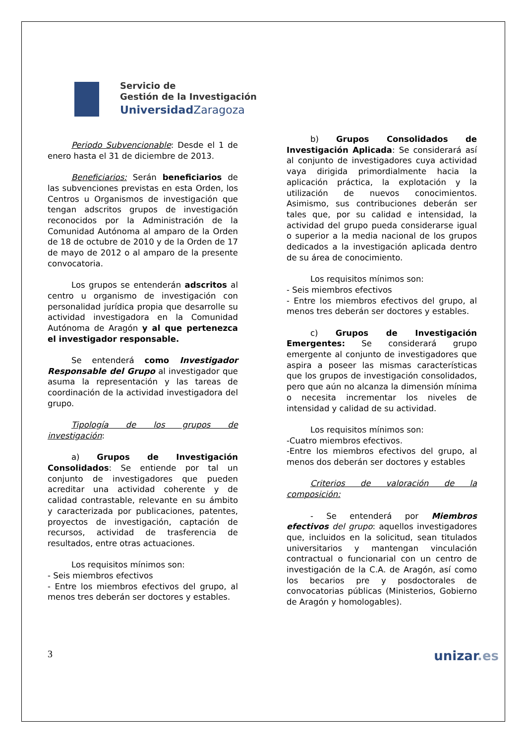Servicio de
Gestión de la Investigación
Universidad Zaragoza
Periodo Subvencionable: Desde el 1 de enero hasta el 31 de diciembre de 2013.
Beneficiarios: Serán beneficiarios de las subvenciones previstas en esta Orden, los Centros u Organismos de investigación que tengan adscritos grupos de investigación reconocidos por la Administración de la Comunidad Autónoma al amparo de la Orden de 18 de octubre de 2010 y de la Orden de 17 de mayo de 2012 o al amparo de la presente convocatoria.
Los grupos se entenderán adscritos al centro u organismo de investigación con personalidad jurídica propia que desarrolle su actividad investigadora en la Comunidad Autónoma de Aragón y al que pertenezca el investigador responsable.
Se entenderá como Investigador Responsable del Grupo al investigador que asuma la representación y las tareas de coordinación de la actividad investigadora del grupo.
Tipología de los grupos de investigación:
a) Grupos de Investigación Consolidados: Se entiende por tal un conjunto de investigadores que pueden acreditar una actividad coherente y de calidad contrastable, relevante en su ámbito y caracterizada por publicaciones, patentes, proyectos de investigación, captación de recursos, actividad de trasferencia de resultados, entre otras actuaciones.
Los requisitos mínimos son:
- Seis miembros efectivos
- Entre los miembros efectivos del grupo, al menos tres deberán ser doctores y estables.
b) Grupos Consolidados de Investigación Aplicada: Se considerará así al conjunto de investigadores cuya actividad vaya dirigida primordialmente hacia la aplicación práctica, la explotación y la utilización de nuevos conocimientos. Asimismo, sus contribuciones deberán ser tales que, por su calidad e intensidad, la actividad del grupo pueda considerarse igual o superior a la media nacional de los grupos dedicados a la investigación aplicada dentro de su área de conocimiento.
Los requisitos mínimos son:
- Seis miembros efectivos
- Entre los miembros efectivos del grupo, al menos tres deberán ser doctores y estables.
c) Grupos de Investigación Emergentes: Se considerará grupo emergente al conjunto de investigadores que aspira a poseer las mismas características que los grupos de investigación consolidados, pero que aún no alcanza la dimensión mínima o necesita incrementar los niveles de intensidad y calidad de su actividad.
Los requisitos mínimos son:
-Cuatro miembros efectivos.
-Entre los miembros efectivos del grupo, al menos dos deberán ser doctores y estables
Criterios de valoración de la composición:
- Se entenderá por Miembros efectivos del grupo: aquellos investigadores que, incluidos en la solicitud, sean titulados universitarios y mantengan vinculación contractual o funcionarial con un centro de investigación de la C.A. de Aragón, así como los becarios pre y posdoctorales de convocatorias públicas (Ministerios, Gobierno de Aragón y homologables).
3 unizar.es